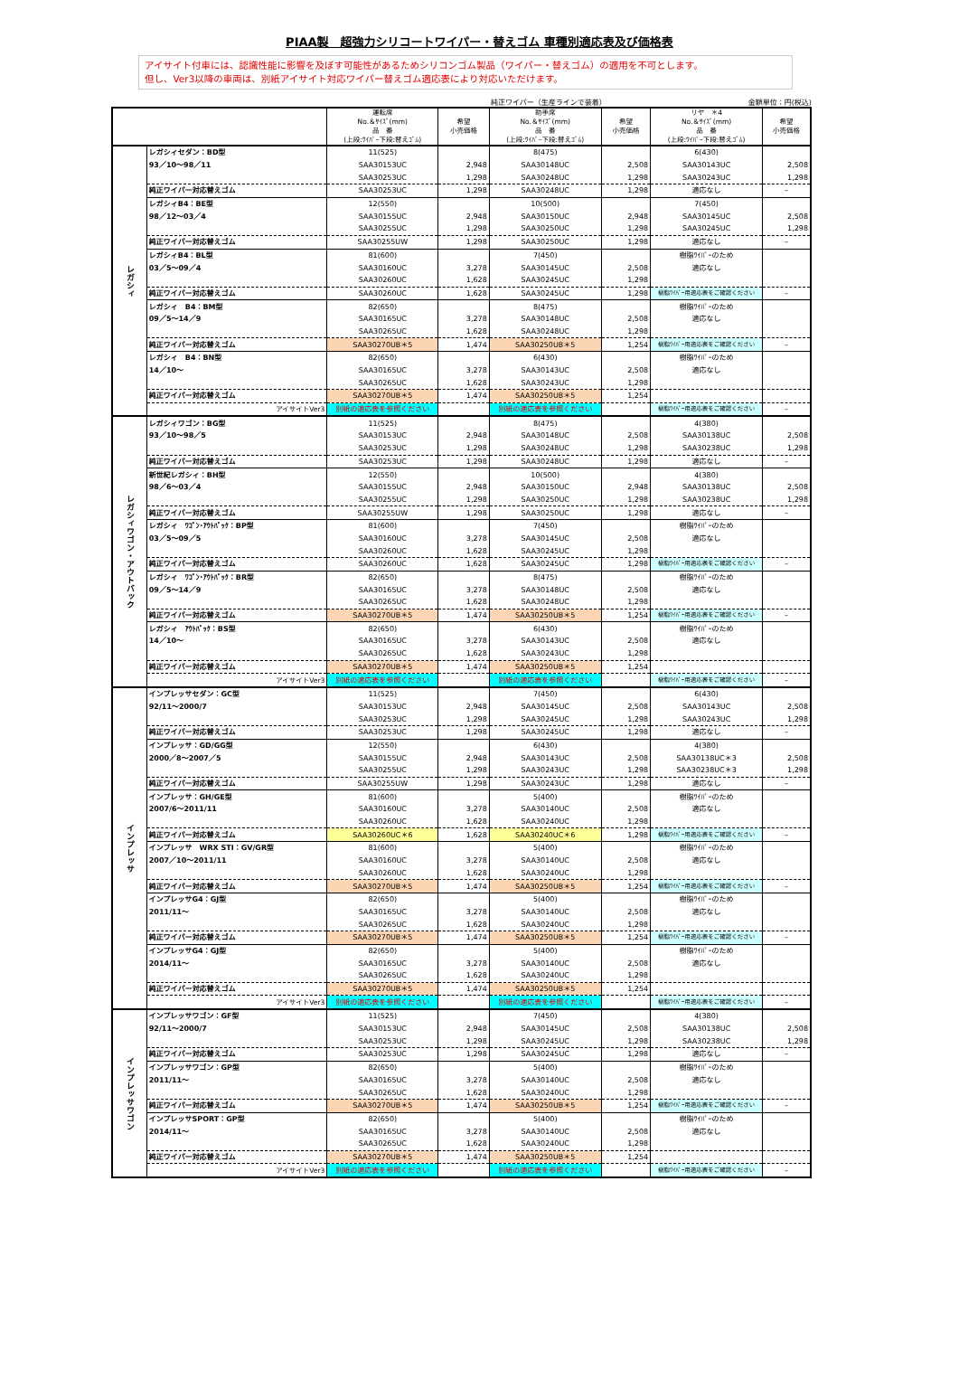PIAA製　超強力シリコートワイパー・替えゴム 車種別適応表及び価格表
アイサイト付車には、認識性能に影響を及ぼす可能性があるためシリコンゴム製品（ワイパー・替えゴム）の適用を不可とします。
但し、Ver3以降の車両は、別紙アイサイト対応ワイパー替えゴム適応表により対応いただけます。
純正ワイパー（生産ラインで装着） 金額単位：円(税込)
| | | 運転席 No.＆ｻｲｽﾞ(mm) 品 番 (上段:ﾜｲﾊﾟｰ下段:替えｺﾞﾑ) | 希望 小売価格 | 助手席 No.＆ｻｲｽﾞ(mm) 品 番 (上段:ﾜｲﾊﾟｰ下段:替えｺﾞﾑ) | 希望 小売価格 | リヤ ＊4 No.＆ｻｲｽﾞ(mm) 品 番 (上段:ﾜｲﾊﾟｰ下段:替えｺﾞﾑ) | 希望 小売価格 |
| --- | --- | --- | --- | --- | --- | --- | --- |
| レガシィ | レガシィセダン：BD型 | 11(525) | | 8(475) | | 6(430) | |
| | 93／10～98／11 | SAA30153UC | 2,948 | SAA30148UC | 2,508 | SAA30143UC | 2,508 |
| | | SAA30253UC | 1,298 | SAA30248UC | 1,298 | SAA30243UC | 1,298 |
| | 純正ワイパー対応替えゴム | SAA30253UC | 1,298 | SAA30248UC | 1,298 | 適応なし | – |
| | レガシィB4：BE型 | 12(550) | | 10(500) | | 7(450) | |
| | 98／12～03／4 | SAA30155UC | 2,948 | SAA30150UC | 2,948 | SAA30145UC | 2,508 |
| | | SAA30255UC | 1,298 | SAA30250UC | 1,298 | SAA30245UC | 1,298 |
| | 純正ワイパー対応替えゴム | SAA30255UW | 1,298 | SAA30250UC | 1,298 | 適応なし | – |
| | レガシィB4：BL型 | 81(600) | | 7(450) | | 樹脂ﾜｲﾊﾟｰのため | |
| | 03／5～09／4 | SAA30160UC | 3,278 | SAA30145UC | 2,508 | 適応なし | |
| | | SAA30260UC | 1,628 | SAA30245UC | 1,298 | | |
| | 純正ワイパー対応替えゴム | SAA30260UC | 1,628 | SAA30245UC | 1,298 | 樹脂ﾜｲﾊﾟｰ用適応表をご確認ください | – |
| | レガシィ B4：BM型 | 82(650) | | 8(475) | | 樹脂ﾜｲﾊﾟｰのため | |
| | 09／5～14／9 | SAA30165UC | 3,278 | SAA30148UC | 2,508 | 適応なし | |
| | | SAA30265UC | 1,628 | SAA30248UC | 1,298 | | |
| | 純正ワイパー対応替えゴム | SAA30270UB＊5 | 1,474 | SAA30250UB＊5 | 1,254 | 樹脂ﾜｲﾊﾟｰ用適応表をご確認ください | – |
| | レガシィ B4：BN型 | 82(650) | | 6(430) | | 樹脂ﾜｲﾊﾟｰのため | |
| | 14／10～ | SAA30165UC | 3,278 | SAA30143UC | 2,508 | 適応なし | |
| | | SAA30265UC | 1,628 | SAA30243UC | 1,298 | | |
| | 純正ワイパー対応替えゴム | SAA30270UB＊5 | 1,474 | SAA30250UB＊5 | 1,254 | | |
| | アイサイトVer3 | 別紙の適応表を参照ください | | 別紙の適応表を参照ください | | 樹脂ﾜｲﾊﾟｰ用適応表をご確認ください | – |
| レガシィワゴン・アウトバック | レガシィワゴン：BG型 | 11(525) | | 8(475) | | 4(380) | |
| | 93／10～98／5 | SAA30153UC | 2,948 | SAA30148UC | 2,508 | SAA30138UC | 2,508 |
| | | SAA30253UC | 1,298 | SAA30248UC | 1,298 | SAA30238UC | 1,298 |
| | 純正ワイパー対応替えゴム | SAA30253UC | 1,298 | SAA30248UC | 1,298 | 適応なし | – |
| | 新世紀レガシィ：BH型 | 12(550) | | 10(500) | | 4(380) | |
| | 98／6～03／4 | SAA30155UC | 2,948 | SAA30150UC | 2,948 | SAA30138UC | 2,508 |
| | | SAA30255UC | 1,298 | SAA30250UC | 1,298 | SAA30238UC | 1,298 |
| | 純正ワイパー対応替えゴム | SAA30255UW | 1,298 | SAA30250UC | 1,298 | 適応なし | – |
| | レガシィ ﾜｺﾞﾝ･ｱｳﾄﾊﾞｯｸ：BP型 | 81(600) | | 7(450) | | 樹脂ﾜｲﾊﾟｰのため | |
| | 03／5～09／5 | SAA30160UC | 3,278 | SAA30145UC | 2,508 | 適応なし | |
| | | SAA30260UC | 1,628 | SAA30245UC | 1,298 | | |
| | 純正ワイパー対応替えゴム | SAA30260UC | 1,628 | SAA30245UC | 1,298 | 樹脂ﾜｲﾊﾟｰ用適応表をご確認ください | – |
| | レガシィ ﾜｺﾞﾝ･ｱｳﾄﾊﾞｯｸ：BR型 | 82(650) | | 8(475) | | 樹脂ﾜｲﾊﾟｰのため | |
| | 09／5～14／9 | SAA30165UC | 3,278 | SAA30148UC | 2,508 | 適応なし | |
| | | SAA30265UC | 1,628 | SAA30248UC | 1,298 | | |
| | 純正ワイパー対応替えゴム | SAA30270UB＊5 | 1,474 | SAA30250UB＊5 | 1,254 | 樹脂ﾜｲﾊﾟｰ用適応表をご確認ください | – |
| | レガシィ ｱｳﾄﾊﾞｯｸ：BS型 | 82(650) | | 6(430) | | 樹脂ﾜｲﾊﾟｰのため | |
| | 14／10～ | SAA30165UC | 3,278 | SAA30143UC | 2,508 | 適応なし | |
| | | SAA30265UC | 1,628 | SAA30243UC | 1,298 | | |
| | 純正ワイパー対応替えゴム | SAA30270UB＊5 | 1,474 | SAA30250UB＊5 | 1,254 | | |
| | アイサイトVer3 | 別紙の適応表を参照ください | | 別紙の適応表を参照ください | | 樹脂ﾜｲﾊﾟｰ用適応表をご確認ください | – |
| インプレッサ | インプレッサセダン：GC型 | 11(525) | | 7(450) | | 6(430) | |
| | 92/11～2000/7 | SAA30153UC | 2,948 | SAA30145UC | 2,508 | SAA30143UC | 2,508 |
| | | SAA30253UC | 1,298 | SAA30245UC | 1,298 | SAA30243UC | 1,298 |
| | 純正ワイパー対応替えゴム | SAA30253UC | 1,298 | SAA30245UC | 1,298 | 適応なし | – |
| | インプレッサ：GD/GG型 | 12(550) | | 6(430) | | 4(380) | |
| | 2000／8～2007／5 | SAA30155UC | 2,948 | SAA30143UC | 2,508 | SAA30138UC＊3 | 2,508 |
| | | SAA30255UC | 1,298 | SAA30243UC | 1,298 | SAA30238UC＊3 | 1,298 |
| | 純正ワイパー対応替えゴム | SAA30255UW | 1,298 | SAA30243UC | 1,298 | 適応なし | – |
| | インプレッサ：GH/GE型 | 81(600) | | 5(400) | | 樹脂ﾜｲﾊﾟｰのため | |
| | 2007/6～2011/11 | SAA30160UC | 3,278 | SAA30140UC | 2,508 | 適応なし | |
| | | SAA30260UC | 1,628 | SAA30240UC | 1,298 | | |
| | 純正ワイパー対応替えゴム | SAA30260UC＊6 | 1,628 | SAA30240UC＊6 | 1,298 | 樹脂ﾜｲﾊﾟｰ用適応表をご確認ください | – |
| | インプレッサ WRX STI：GV/GR型 | 81(600) | | 5(400) | | 樹脂ﾜｲﾊﾟｰのため | |
| | 2007／10～2011/11 | SAA30160UC | 3,278 | SAA30140UC | 2,508 | 適応なし | |
| | | SAA30260UC | 1,628 | SAA30240UC | 1,298 | | |
| | 純正ワイパー対応替えゴム | SAA30270UB＊5 | 1,474 | SAA30250UB＊5 | 1,254 | 樹脂ﾜｲﾊﾟｰ用適応表をご確認ください | – |
| | インプレッサG4：GJ型 | 82(650) | | 5(400) | | 樹脂ﾜｲﾊﾟｰのため | |
| | 2011/11～ | SAA30165UC | 3,278 | SAA30140UC | 2,508 | 適応なし | |
| | | SAA30265UC | 1,628 | SAA30240UC | 1,298 | | |
| | 純正ワイパー対応替えゴム | SAA30270UB＊5 | 1,474 | SAA30250UB＊5 | 1,254 | 樹脂ﾜｲﾊﾟｰ用適応表をご確認ください | – |
| | インプレッサG4：GJ型 | 82(650) | | 5(400) | | 樹脂ﾜｲﾊﾟｰのため | |
| | 2014/11～ | SAA30165UC | 3,278 | SAA30140UC | 2,508 | 適応なし | |
| | | SAA30265UC | 1,628 | SAA30240UC | 1,298 | | |
| | 純正ワイパー対応替えゴム | SAA30270UB＊5 | 1,474 | SAA30250UB＊5 | 1,254 | | |
| | アイサイトVer3 | 別紙の適応表を参照ください | | 別紙の適応表を参照ください | | 樹脂ﾜｲﾊﾟｰ用適応表をご確認ください | – |
| インプレッサワゴン | インプレッサワゴン：GF型 | 11(525) | | 7(450) | | 4(380) | |
| | 92/11～2000/7 | SAA30153UC | 2,948 | SAA30145UC | 2,508 | SAA30138UC | 2,508 |
| | | SAA30253UC | 1,298 | SAA30245UC | 1,298 | SAA30238UC | 1,298 |
| | 純正ワイパー対応替えゴム | SAA30253UC | 1,298 | SAA30245UC | 1,298 | 適応なし | – |
| | インプレッサワゴン：GP型 | 82(650) | | 5(400) | | 樹脂ﾜｲﾊﾟｰのため | |
| | 2011/11～ | SAA30165UC | 3,278 | SAA30140UC | 2,508 | 適応なし | |
| | | SAA30265UC | 1,628 | SAA30240UC | 1,298 | | |
| | 純正ワイパー対応替えゴム | SAA30270UB＊5 | 1,474 | SAA30250UB＊5 | 1,254 | 樹脂ﾜｲﾊﾟｰ用適応表をご確認ください | – |
| | インプレッサSPORT：GP型 | 82(650) | | 5(400) | | 樹脂ﾜｲﾊﾟｰのため | |
| | 2014/11～ | SAA30165UC | 3,278 | SAA30140UC | 2,508 | 適応なし | |
| | | SAA30265UC | 1,628 | SAA30240UC | 1,298 | | |
| | 純正ワイパー対応替えゴム | SAA30270UB＊5 | 1,474 | SAA30250UB＊5 | 1,254 | | |
| | アイサイトVer3 | 別紙の適応表を参照ください | | 別紙の適応表を参照ください | | 樹脂ﾜｲﾊﾟｰ用適応表をご確認ください | – |